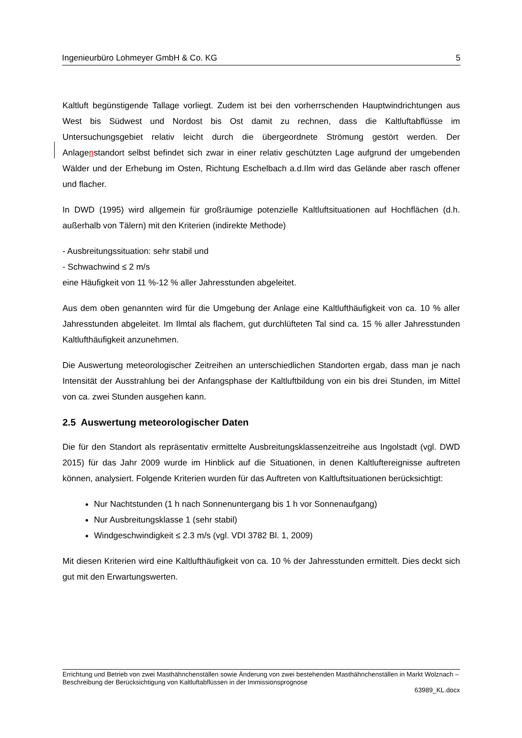Ingenieurbüro Lohmeyer GmbH & Co. KG 5
Kaltluft begünstigende Tallage vorliegt. Zudem ist bei den vorherrschenden Hauptwindrichtungen aus West bis Südwest und Nordost bis Ost damit zu rechnen, dass die Kaltluftabflüsse im Untersuchungsgebiet relativ leicht durch die übergeordnete Strömung gestört werden. Der Anlagenstandort selbst befindet sich zwar in einer relativ geschützten Lage aufgrund der umgebenden Wälder und der Erhebung im Osten, Richtung Eschelbach a.d.Ilm wird das Gelände aber rasch offener und flacher.
In DWD (1995) wird allgemein für großräumige potenzielle Kaltluftsituationen auf Hochflächen (d.h. außerhalb von Tälern) mit den Kriterien (indirekte Methode)
- Ausbreitungssituation: sehr stabil und
- Schwachwind ≤ 2 m/s
eine Häufigkeit von 11 %-12 % aller Jahresstunden abgeleitet.
Aus dem oben genannten wird für die Umgebung der Anlage eine Kaltlufthäufigkeit von ca. 10 % aller Jahresstunden abgeleitet. Im Ilmtal als flachem, gut durchlüfteten Tal sind ca. 15 % aller Jahresstunden Kaltlufthäufigkeit anzunehmen.
Die Auswertung meteorologischer Zeitreihen an unterschiedlichen Standorten ergab, dass man je nach Intensität der Ausstrahlung bei der Anfangsphase der Kaltluftbildung von ein bis drei Stunden, im Mittel von ca. zwei Stunden ausgehen kann.
2.5 Auswertung meteorologischer Daten
Die für den Standort als repräsentativ ermittelte Ausbreitungsklassenzeitreihe aus Ingolstadt (vgl. DWD 2015) für das Jahr 2009 wurde im Hinblick auf die Situationen, in denen Kaltluftereignisse auftreten können, analysiert. Folgende Kriterien wurden für das Auftreten von Kaltluftsituationen berücksichtigt:
Nur Nachtstunden (1 h nach Sonnenuntergang bis 1 h vor Sonnenaufgang)
Nur Ausbreitungsklasse 1 (sehr stabil)
Windgeschwindigkeit ≤ 2.3 m/s (vgl. VDI 3782 Bl. 1, 2009)
Mit diesen Kriterien wird eine Kaltlufthäufigkeit von ca. 10 % der Jahresstunden ermittelt. Dies deckt sich gut mit den Erwartungswerten.
Errichtung und Betrieb von zwei Masthähnchenställen sowie Änderung von zwei bestehenden Masthähnchenställen in Markt Wolznach – Beschreibung der Berücksichtigung von Kaltluftabflüssen in der Immissionsprognose
63989_KL.docx